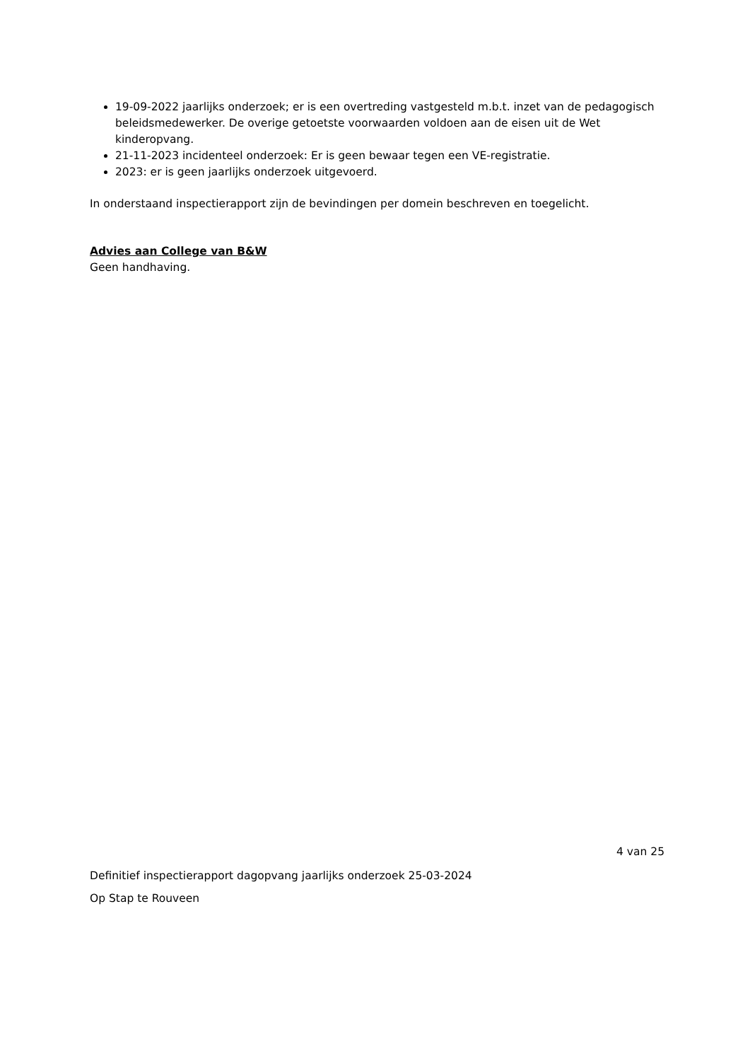19-09-2022 jaarlijks onderzoek; er is een overtreding vastgesteld m.b.t. inzet van de pedagogisch beleidsmedewerker. De overige getoetste voorwaarden voldoen aan de eisen uit de Wet kinderopvang.
21-11-2023 incidenteel onderzoek: Er is geen bewaar tegen een VE-registratie.
2023: er is geen jaarlijks onderzoek uitgevoerd.
In onderstaand inspectierapport zijn de bevindingen per domein beschreven en toegelicht.
Advies aan College van B&W
Geen handhaving.
4 van 25
Definitief inspectierapport dagopvang jaarlijks onderzoek 25-03-2024
Op Stap te Rouveen